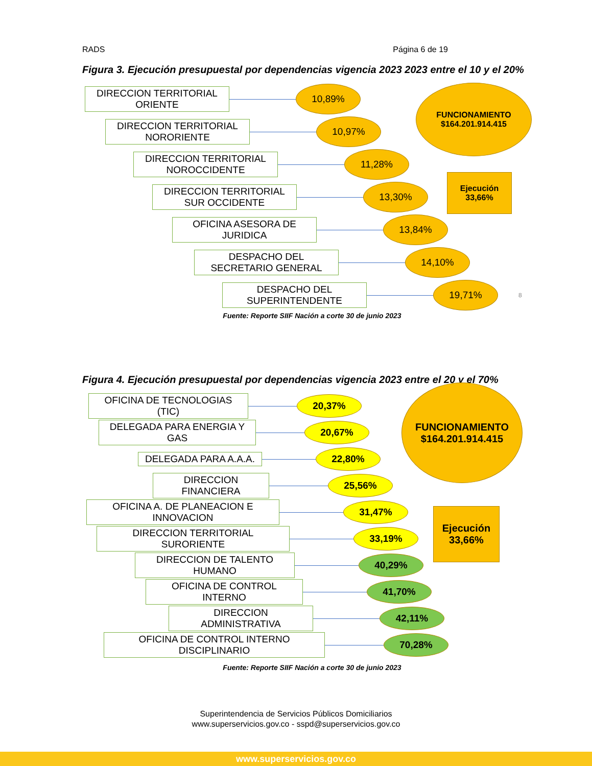RADS Página 6 de 19
Figura 3. Ejecución presupuestal por dependencias vigencia 2023 2023 entre el 10 y el 20%
DIRECCION TERRITORIAL ORIENTE
10,89%
DIRECCION TERRITORIAL NORORIENTE
10,97%
DIRECCION TERRITORIAL NOROCCIDENTE
11,28%
DIRECCION TERRITORIAL SUR OCCIDENTE
13,30%
OFICINA ASESORA DE JURIDICA
13,84%
DESPACHO DEL SECRETARIO GENERAL
14,10%
DESPACHO DEL SUPERINTENDENTE
19,71%
8
FUNCIONAMIENTO
$164.201.914.415
Ejecución
33,66%
Fuente: Reporte SIIF Nación a corte 30 de junio 2023
Figura 4. Ejecución presupuestal por dependencias vigencia 2023 entre el 20 y el 70%
OFICINA DE TECNOLOGIAS (TIC)
20,37%
DELEGADA PARA ENERGIA Y GAS
20,67%
DELEGADA PARA A.A.A.
22,80%
DIRECCION FINANCIERA
25,56%
OFICINA A. DE PLANEACION E INNOVACION
31,47%
DIRECCION TERRITORIAL SURORIENTE
33,19%
DIRECCION DE TALENTO HUMANO
40,29%
OFICINA DE CONTROL INTERNO
41,70%
DIRECCION ADMINISTRATIVA
42,11%
OFICINA DE CONTROL INTERNO DISCIPLINARIO
70,28%
FUNCIONAMIENTO
$164.201.914.415
Ejecución
33,66%
Fuente: Reporte SIIF Nación a corte 30 de junio 2023
Superintendencia de Servicios Públicos Domiciliarios
www.superservicios.gov.co - sspd@superservicios.gov.co
www.superservicios.gov.co